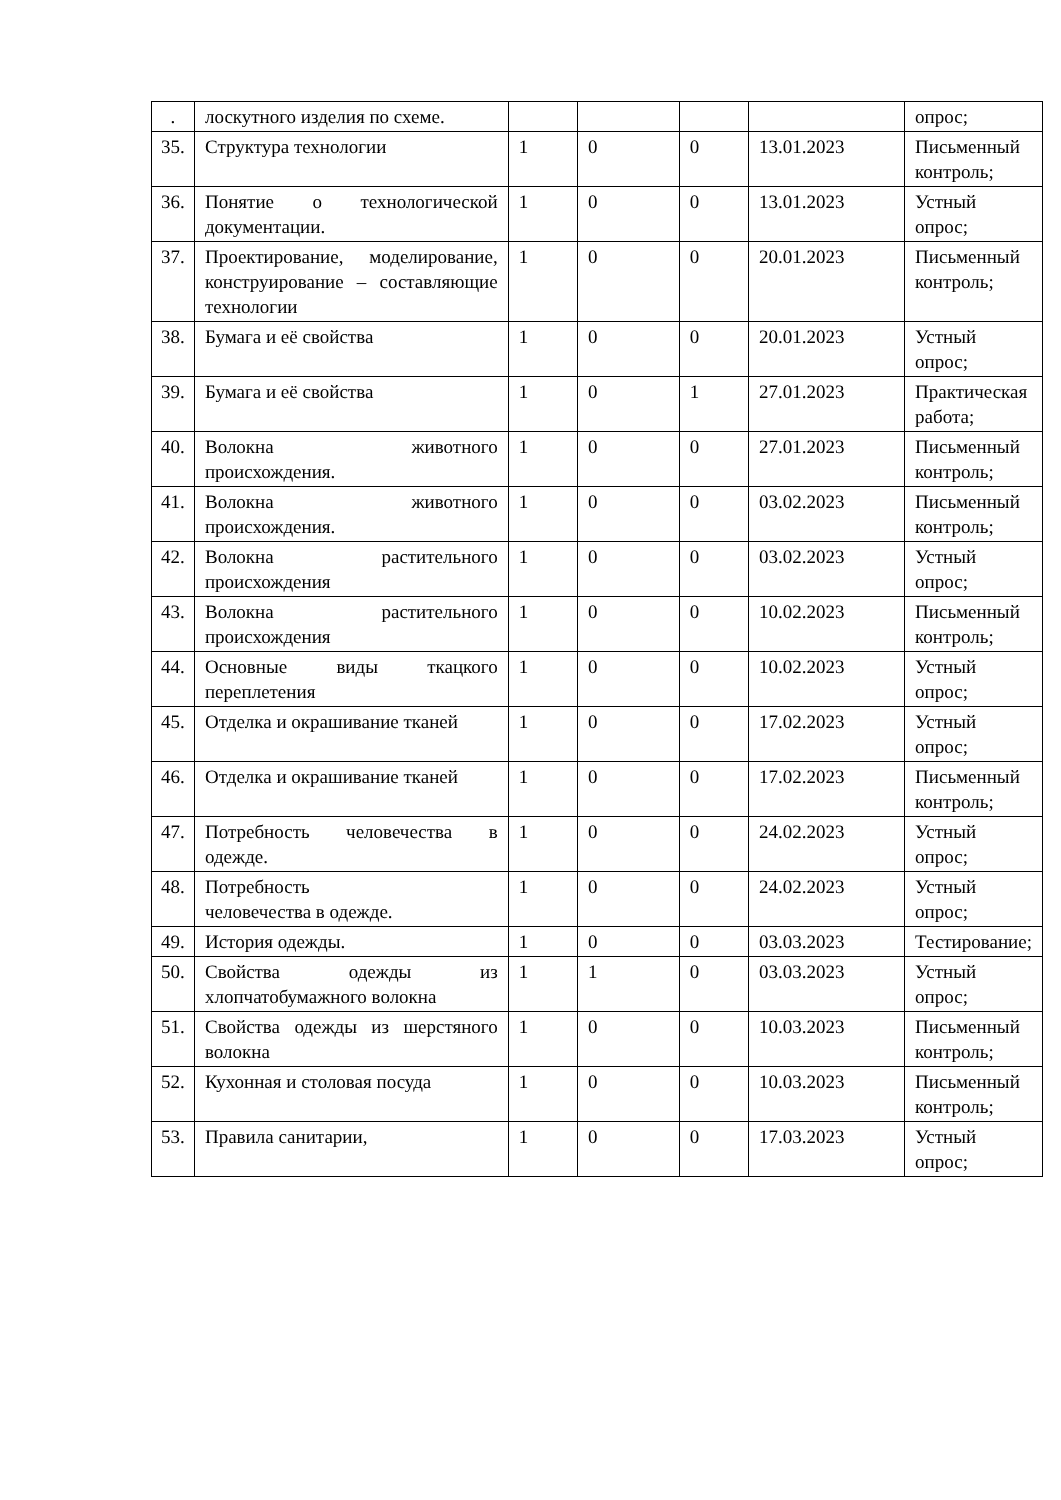| . | лоскутного изделия по схеме. | | | | | опрос; |
| 35. | Структура технологии | 1 | 0 | 0 | 13.01.2023 | Письменный контроль; |
| 36. | Понятие о технологической документации. | 1 | 0 | 0 | 13.01.2023 | Устный опрос; |
| 37. | Проектирование, моделирование, конструирование – составляющие технологии | 1 | 0 | 0 | 20.01.2023 | Письменный контроль; |
| 38. | Бумага и её свойства | 1 | 0 | 0 | 20.01.2023 | Устный опрос; |
| 39. | Бумага и её свойства | 1 | 0 | 1 | 27.01.2023 | Практическая работа; |
| 40. | Волокна животного происхождения. | 1 | 0 | 0 | 27.01.2023 | Письменный контроль; |
| 41. | Волокна животного происхождения. | 1 | 0 | 0 | 03.02.2023 | Письменный контроль; |
| 42. | Волокна растительного происхождения | 1 | 0 | 0 | 03.02.2023 | Устный опрос; |
| 43. | Волокна растительного происхождения | 1 | 0 | 0 | 10.02.2023 | Письменный контроль; |
| 44. | Основные виды ткацкого переплетения | 1 | 0 | 0 | 10.02.2023 | Устный опрос; |
| 45. | Отделка и окрашивание тканей | 1 | 0 | 0 | 17.02.2023 | Устный опрос; |
| 46. | Отделка и окрашивание тканей | 1 | 0 | 0 | 17.02.2023 | Письменный контроль; |
| 47. | Потребность человечества в одежде. | 1 | 0 | 0 | 24.02.2023 | Устный опрос; |
| 48. | Потребность человечества в одежде. | 1 | 0 | 0 | 24.02.2023 | Устный опрос; |
| 49. | История одежды. | 1 | 0 | 0 | 03.03.2023 | Тестирование; |
| 50. | Свойства одежды из хлопчатобумажного волокна | 1 | 1 | 0 | 03.03.2023 | Устный опрос; |
| 51. | Свойства одежды из шерстяного волокна | 1 | 0 | 0 | 10.03.2023 | Письменный контроль; |
| 52. | Кухонная и столовая посуда | 1 | 0 | 0 | 10.03.2023 | Письменный контроль; |
| 53. | Правила санитарии, | 1 | 0 | 0 | 17.03.2023 | Устный опрос; |